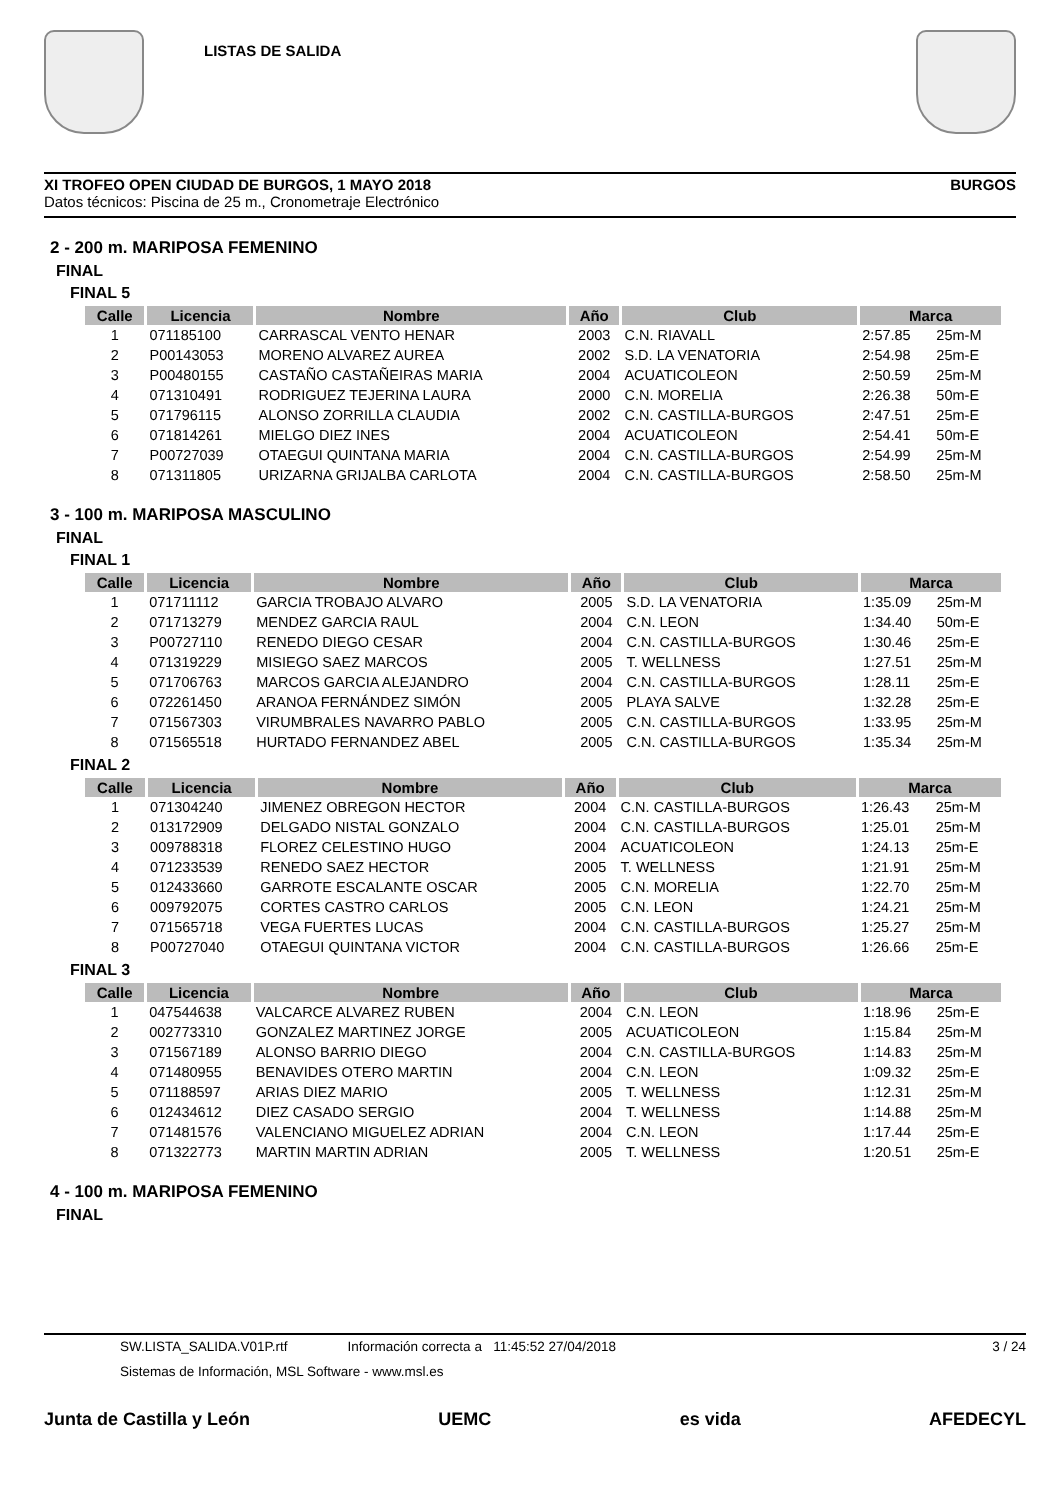LISTAS DE SALIDA
XI TROFEO OPEN CIUDAD DE BURGOS, 1 MAYO 2018 BURGOS
Datos técnicos: Piscina de 25 m., Cronometraje Electrónico
2 - 200 m. MARIPOSA FEMENINO
FINAL
FINAL 5
| Calle | Licencia | Nombre | Año | Club | Marca | |
| --- | --- | --- | --- | --- | --- | --- |
| 1 | 071185100 | CARRASCAL VENTO HENAR | 2003 | C.N. RIAVALL | 2:57.85 | 25m-M |
| 2 | P00143053 | MORENO ALVAREZ AUREA | 2002 | S.D. LA VENATORIA | 2:54.98 | 25m-E |
| 3 | P00480155 | CASTAÑO CASTAÑEIRAS MARIA | 2004 | ACUATICOLEON | 2:50.59 | 25m-M |
| 4 | 071310491 | RODRIGUEZ TEJERINA LAURA | 2000 | C.N. MORELIA | 2:26.38 | 50m-E |
| 5 | 071796115 | ALONSO ZORRILLA CLAUDIA | 2002 | C.N. CASTILLA-BURGOS | 2:47.51 | 25m-E |
| 6 | 071814261 | MIELGO DIEZ INES | 2004 | ACUATICOLEON | 2:54.41 | 50m-E |
| 7 | P00727039 | OTAEGUI QUINTANA MARIA | 2004 | C.N. CASTILLA-BURGOS | 2:54.99 | 25m-M |
| 8 | 071311805 | URIZARNA GRIJALBA CARLOTA | 2004 | C.N. CASTILLA-BURGOS | 2:58.50 | 25m-M |
3 - 100 m. MARIPOSA MASCULINO
FINAL
FINAL 1
| Calle | Licencia | Nombre | Año | Club | Marca | |
| --- | --- | --- | --- | --- | --- | --- |
| 1 | 071711112 | GARCIA TROBAJO ALVARO | 2005 | S.D. LA VENATORIA | 1:35.09 | 25m-M |
| 2 | 071713279 | MENDEZ GARCIA RAUL | 2004 | C.N. LEON | 1:34.40 | 50m-E |
| 3 | P00727110 | RENEDO DIEGO CESAR | 2004 | C.N. CASTILLA-BURGOS | 1:30.46 | 25m-E |
| 4 | 071319229 | MISIEGO SAEZ MARCOS | 2005 | T. WELLNESS | 1:27.51 | 25m-M |
| 5 | 071706763 | MARCOS GARCIA ALEJANDRO | 2004 | C.N. CASTILLA-BURGOS | 1:28.11 | 25m-E |
| 6 | 072261450 | ARANOA FERNÁNDEZ SIMÓN | 2005 | PLAYA SALVE | 1:32.28 | 25m-E |
| 7 | 071567303 | VIRUMBRALES NAVARRO PABLO | 2005 | C.N. CASTILLA-BURGOS | 1:33.95 | 25m-M |
| 8 | 071565518 | HURTADO FERNANDEZ ABEL | 2005 | C.N. CASTILLA-BURGOS | 1:35.34 | 25m-M |
FINAL 2
| Calle | Licencia | Nombre | Año | Club | Marca | |
| --- | --- | --- | --- | --- | --- | --- |
| 1 | 071304240 | JIMENEZ OBREGON HECTOR | 2004 | C.N. CASTILLA-BURGOS | 1:26.43 | 25m-M |
| 2 | 013172909 | DELGADO NISTAL GONZALO | 2004 | C.N. CASTILLA-BURGOS | 1:25.01 | 25m-M |
| 3 | 009788318 | FLOREZ CELESTINO HUGO | 2004 | ACUATICOLEON | 1:24.13 | 25m-E |
| 4 | 071233539 | RENEDO SAEZ HECTOR | 2005 | T. WELLNESS | 1:21.91 | 25m-M |
| 5 | 012433660 | GARROTE ESCALANTE OSCAR | 2005 | C.N. MORELIA | 1:22.70 | 25m-M |
| 6 | 009792075 | CORTES CASTRO CARLOS | 2005 | C.N. LEON | 1:24.21 | 25m-M |
| 7 | 071565718 | VEGA FUERTES LUCAS | 2004 | C.N. CASTILLA-BURGOS | 1:25.27 | 25m-M |
| 8 | P00727040 | OTAEGUI QUINTANA VICTOR | 2004 | C.N. CASTILLA-BURGOS | 1:26.66 | 25m-E |
FINAL 3
| Calle | Licencia | Nombre | Año | Club | Marca | |
| --- | --- | --- | --- | --- | --- | --- |
| 1 | 047544638 | VALCARCE ALVAREZ RUBEN | 2004 | C.N. LEON | 1:18.96 | 25m-E |
| 2 | 002773310 | GONZALEZ MARTINEZ JORGE | 2005 | ACUATICOLEON | 1:15.84 | 25m-M |
| 3 | 071567189 | ALONSO BARRIO DIEGO | 2004 | C.N. CASTILLA-BURGOS | 1:14.83 | 25m-M |
| 4 | 071480955 | BENAVIDES OTERO MARTIN | 2004 | C.N. LEON | 1:09.32 | 25m-E |
| 5 | 071188597 | ARIAS DIEZ MARIO | 2005 | T. WELLNESS | 1:12.31 | 25m-M |
| 6 | 012434612 | DIEZ CASADO SERGIO | 2004 | T. WELLNESS | 1:14.88 | 25m-M |
| 7 | 071481576 | VALENCIANO MIGUELEZ ADRIAN | 2004 | C.N. LEON | 1:17.44 | 25m-E |
| 8 | 071322773 | MARTIN MARTIN ADRIAN | 2005 | T. WELLNESS | 1:20.51 | 25m-E |
4 - 100 m. MARIPOSA FEMENINO
FINAL
SW.LISTA_SALIDA.V01P.rtf Información correcta a 11:45:52 27/04/2018 3 / 24
Sistemas de Información, MSL Software - www.msl.es
Junta de Castilla y León UEMC es vida AFEDECYL